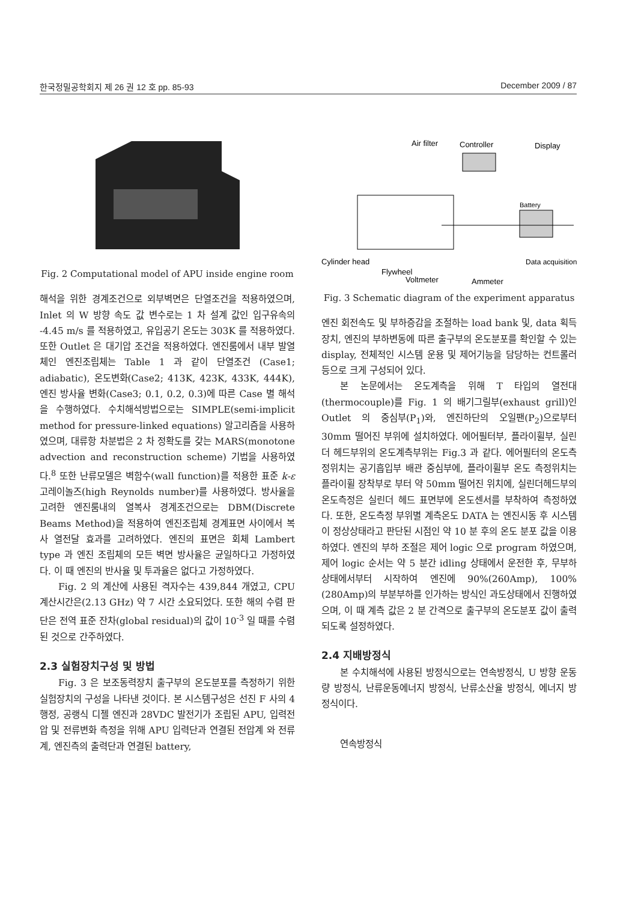한국정밀공학회지 제 26 권 12 호 pp. 85-93 December 2009 / 87
Fig. 2 Computational model of APU inside engine room
해석을 위한 경계조건으로 외부벽면은 단열조건을 적용하였으며, Inlet 의 W 방향 속도 값 변수로는 1 차 설계 값인 입구유속의 -4.45 m/s 를 적용하였고, 유입공기 온도는 303K 를 적용하였다. 또한 Outlet 은 대기압 조건을 적용하였다. 엔진룸에서 내부 발열체인 엔진조립체는 Table 1 과 같이 단열조건 (Case1; adiabatic), 온도변화(Case2; 413K, 423K, 433K, 444K), 엔진 방사율 변화(Case3; 0.1, 0.2, 0.3)에 따른 Case 별 해석을 수행하였다. 수치해석방법으로는 SIMPLE(semi-implicit method for pressure-linked equations) 알고리즘을 사용하였으며, 대류항 차분법은 2 차 정확도를 갖는 MARS(monotone advection and reconstruction scheme) 기법을 사용하였다.<sup>8</sup> 또한 난류모델은 벽함수(wall function)를 적용한 표준 k-ε 고레이놀즈(high Reynolds number)를 사용하였다. 방사율을 고려한 엔진룸내의 열복사 경계조건으로는 DBM(Discrete Beams Method)을 적용하여 엔진조립체 경계표면 사이에서 복사 열전달 효과를 고려하였다. 엔진의 표면은 회체 Lambert type 과 엔진 조립체의 모든 벽면 방사율은 균일하다고 가정하였다. 이 때 엔진의 반사율 및 투과율은 없다고 가정하였다.
Fig. 2 의 계산에 사용된 격자수는 439,844 개였고, CPU 계산시간은(2.13 GHz) 약 7 시간 소요되었다. 또한 해의 수렴 판단은 전역 표준 잔차(global residual)의 값이 10<sup>-3</sup> 일 때를 수렴된 것으로 간주하였다.
2.3 실험장치구성 및 방법
Fig. 3 은 보조동력장치 출구부의 온도분포를 측정하기 위한 실험장치의 구성을 나타낸 것이다. 본 시스템구성은 선진 F 사의 4 행정, 공랭식 디젤 엔진과 28VDC 발전기가 조립된 APU, 입력전압 및 전류변화 측정을 위해 APU 입력단과 연결된 전압계 와 전류계, 엔진측의 출력단과 연결된 battery,
Air filter
Controller
Display
Battery
Cylinder head
Data acquisition
Flywheel
Voltmeter
Ammeter
Fig. 3 Schematic diagram of the experiment apparatus
엔진 회전속도 및 부하증감을 조절하는 load bank 및, data 획득장치, 엔진의 부하변동에 따른 출구부의 온도분포를 확인할 수 있는 display, 전체적인 시스템 운용 및 제어기능을 담당하는 컨트롤러 등으로 크게 구성되어 있다.
본 논문에서는 온도계측을 위해 T 타입의 열전대(thermocouple)를 Fig. 1 의 배기그릴부(exhaust grill)인 Outlet 의 중심부(P<sub>1</sub>)와, 엔진하단의 오일팬(P<sub>2</sub>)으로부터 30mm 떨어진 부위에 설치하였다. 에어필터부, 플라이휠부, 실린더 헤드부위의 온도계측부위는 Fig.3 과 같다. 에어필터의 온도측정위치는 공기흡입부 배관 중심부에, 플라이휠부 온도 측정위치는 플라이휠 장착부로 부터 약 50mm 떨어진 위치에, 실린더헤드부의 온도측정은 실린더 헤드 표면부에 온도센서를 부착하여 측정하였다. 또한, 온도측정 부위별 계측온도 DATA 는 엔진시동 후 시스템이 정상상태라고 판단된 시점인 약 10 분 후의 온도 분포 값을 이용하였다. 엔진의 부하 조절은 제어 logic 으로 program 하였으며, 제어 logic 순서는 약 5 분간 idling 상태에서 운전한 후, 무부하 상태에서부터 시작하여 엔진에 90%(260Amp), 100%(280Amp)의 부분부하를 인가하는 방식인 과도상태에서 진행하였으며, 이 때 계측 값은 2 분 간격으로 출구부의 온도분포 값이 출력되도록 설정하였다.
2.4 지배방정식
본 수치해석에 사용된 방정식으로는 연속방정식, U 방향 운동량 방정식, 난류운동에너지 방정식, 난류소산율 방정식, 에너지 방정식이다.
연속방정식